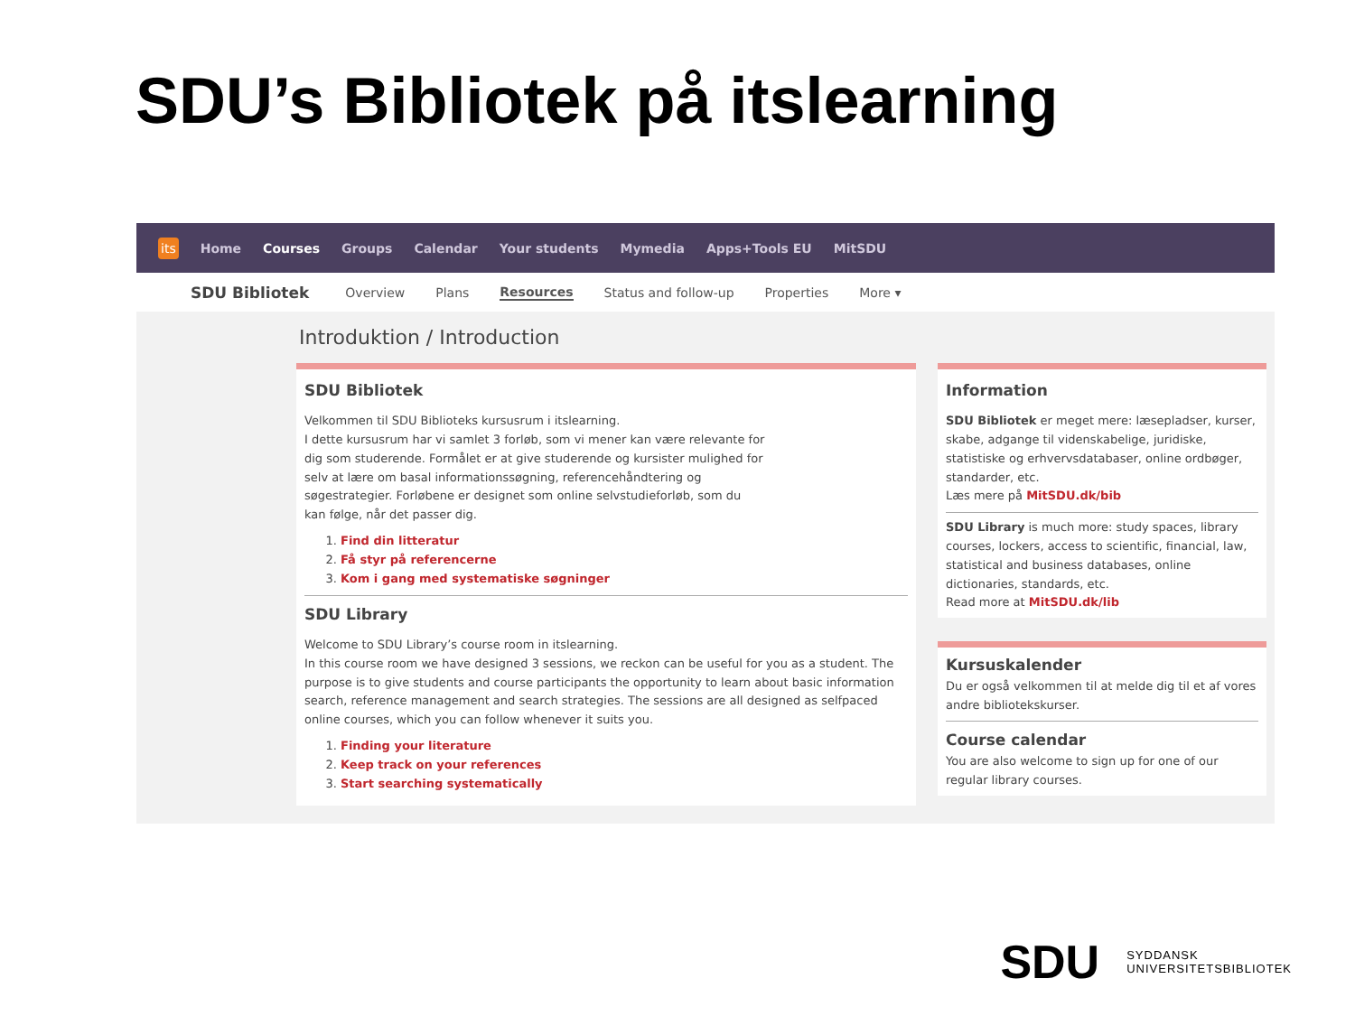SDU’s Bibliotek på itslearning
its Home Courses Groups Calendar Your students Mymedia Apps+Tools EU MitSDU
SDU Bibliotek Overview Plans Resources Status and follow-up Properties More ▾
Introduktion / Introduction
SDU Bibliotek
Velkommen til SDU Biblioteks kursusrum i itslearning.
I dette kursusrum har vi samlet 3 forløb, som vi mener kan være relevante for dig som studerende. Formålet er at give studerende og kursister mulighed for selv at lære om basal informationssøgning, referencehåndtering og søgestrategier. Forløbene er designet som online selvstudieforløb, som du kan følge, når det passer dig.
1. Find din litteratur
2. Få styr på referencerne
3. Kom i gang med systematiske søgninger
SDU Library
Welcome to SDU Library’s course room in itslearning.
In this course room we have designed 3 sessions, we reckon can be useful for you as a student. The purpose is to give students and course participants the opportunity to learn about basic information search, reference management and search strategies. The sessions are all designed as selfpaced online courses, which you can follow whenever it suits you.
1. Finding your literature
2. Keep track on your references
3. Start searching systematically
Information
SDU Bibliotek er meget mere: læsepladser, kurser, skabe, adgange til videnskabelige, juridiske, statistiske og erhvervsdatabaser, online ordbøger, standarder, etc.
Læs mere på MitSDU.dk/bib
SDU Library is much more: study spaces, library courses, lockers, access to scientific, financial, law, statistical and business databases, online dictionaries, standards, etc.
Read more at MitSDU.dk/lib
Kursuskalender
Du er også velkommen til at melde dig til et af vores andre bibliotekskurser.
Course calendar
You are also welcome to sign up for one of our regular library courses.
SDU
SYDDANSK
UNIVERSITETSBIBLIOTEK